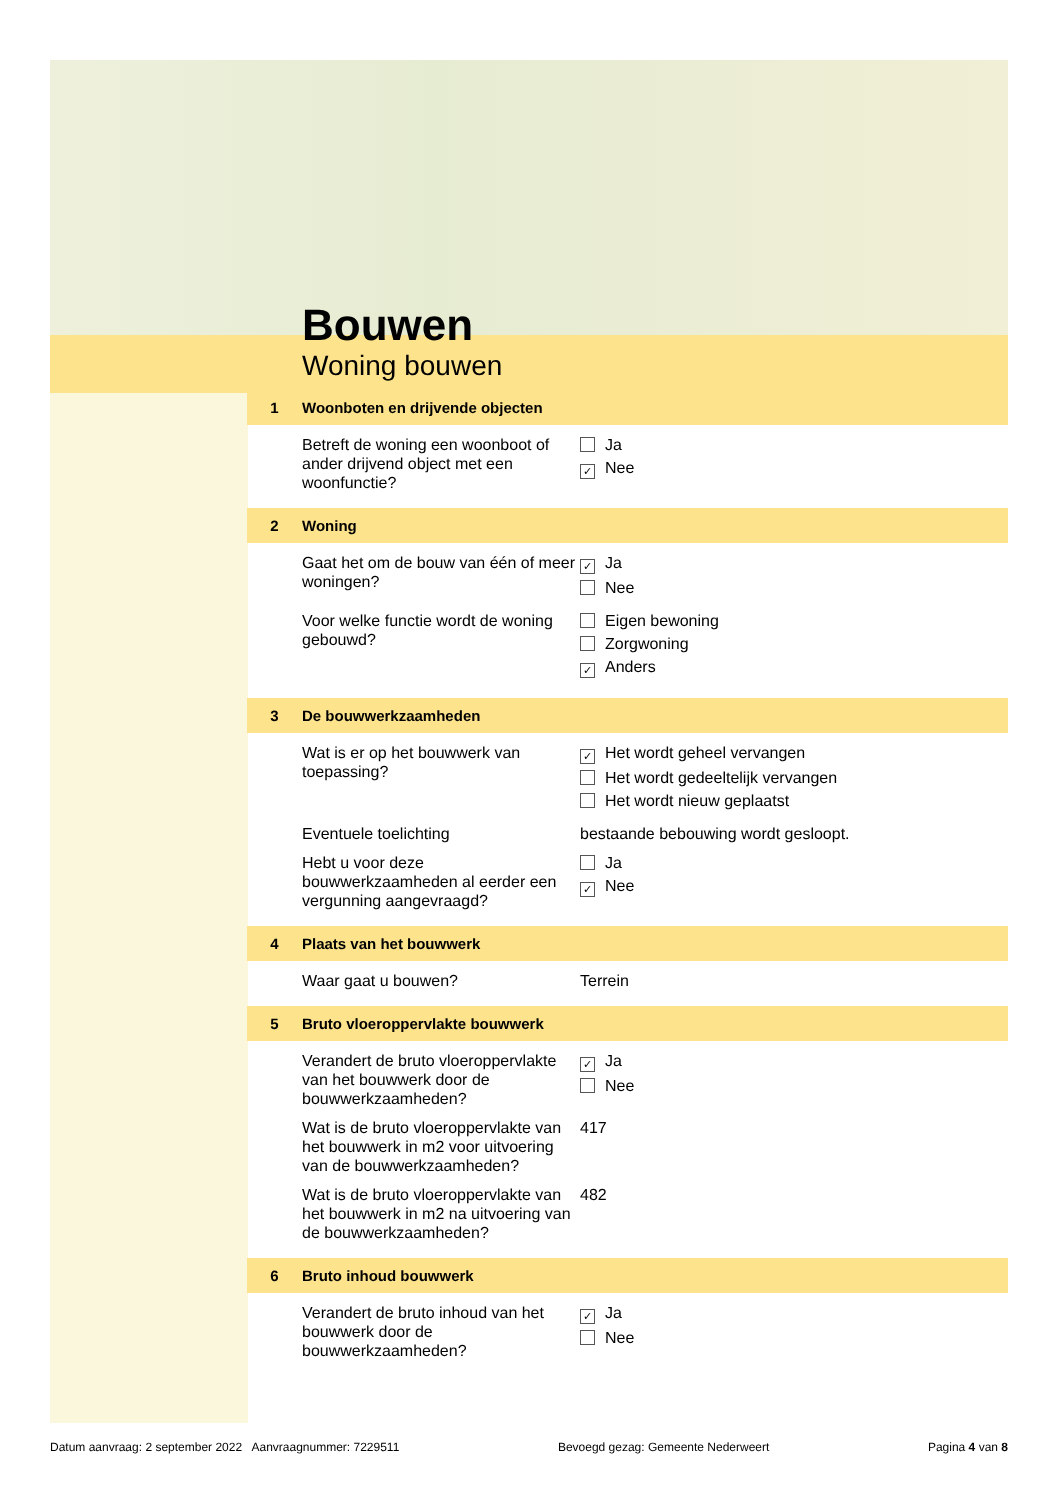Bouwen
Woning bouwen
1 Woonboten en drijvende objecten
Betreft de woning een woonboot of ander drijvend object met een woonfunctie?
Ja
✓ Nee
2 Woning
Gaat het om de bouw van één of meer woningen?
✓ Ja
Nee
Voor welke functie wordt de woning gebouwd?
Eigen bewoning
Zorgwoning
✓ Anders
3 De bouwwerkzaamheden
Wat is er op het bouwwerk van toepassing?
✓ Het wordt geheel vervangen
Het wordt gedeeltelijk vervangen
Het wordt nieuw geplaatst
Eventuele toelichting bestaande bebouwing wordt gesloopt.
Hebt u voor deze bouwwerkzaamheden al eerder een vergunning aangevraagd?
Ja
✓ Nee
4 Plaats van het bouwwerk
Waar gaat u bouwen? Terrein
5 Bruto vloeroppervlakte bouwwerk
Verandert de bruto vloeroppervlakte van het bouwwerk door de bouwwerkzaamheden?
✓ Ja
Nee
Wat is de bruto vloeroppervlakte van het bouwwerk in m2 voor uitvoering van de bouwwerkzaamheden?
417
Wat is de bruto vloeroppervlakte van het bouwwerk in m2 na uitvoering van de bouwwerkzaamheden?
482
6 Bruto inhoud bouwwerk
Verandert de bruto inhoud van het bouwwerk door de bouwwerkzaamheden?
✓ Ja
Nee
Datum aanvraag: 2 september 2022 Aanvraagnummer: 7229511 Bevoegd gezag: Gemeente Nederweert Pagina 4 van 8